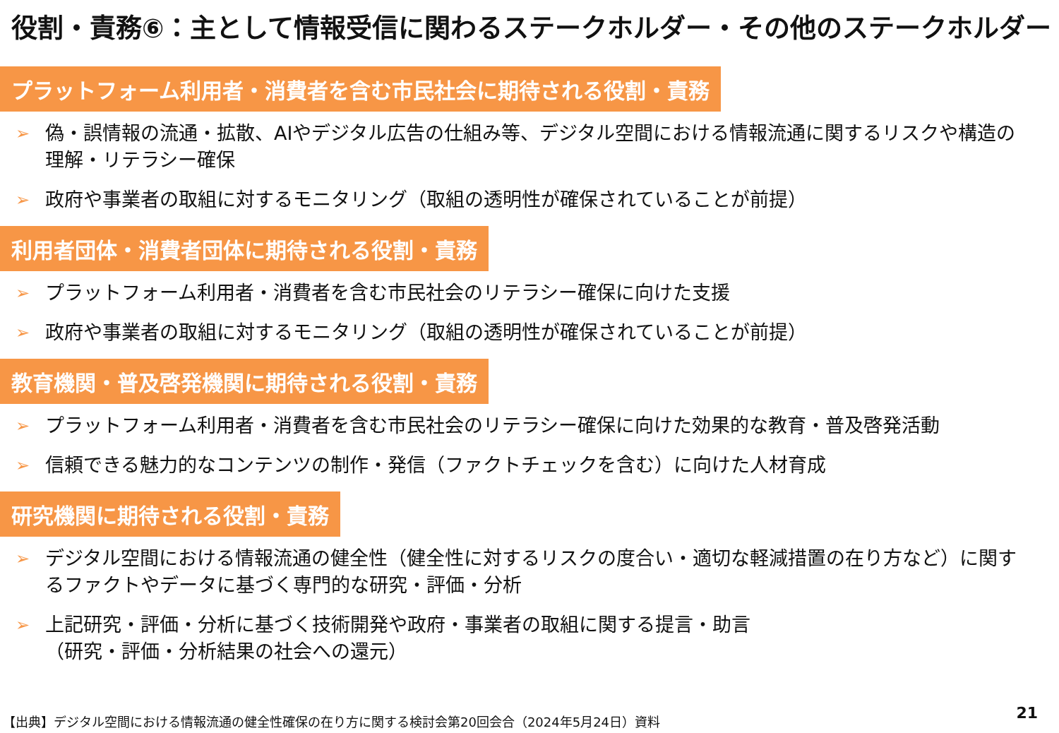役割・責務⑥：主として情報受信に関わるステークホルダー・その他のステークホルダー
プラットフォーム利用者・消費者を含む市民社会に期待される役割・責務
➢ 偽・誤情報の流通・拡散、AIやデジタル広告の仕組み等、デジタル空間における情報流通に関するリスクや構造の理解・リテラシー確保
➢ 政府や事業者の取組に対するモニタリング（取組の透明性が確保されていることが前提）
利用者団体・消費者団体に期待される役割・責務
➢ プラットフォーム利用者・消費者を含む市民社会のリテラシー確保に向けた支援
➢ 政府や事業者の取組に対するモニタリング（取組の透明性が確保されていることが前提）
教育機関・普及啓発機関に期待される役割・責務
➢ プラットフォーム利用者・消費者を含む市民社会のリテラシー確保に向けた効果的な教育・普及啓発活動
➢ 信頼できる魅力的なコンテンツの制作・発信（ファクトチェックを含む）に向けた人材育成
研究機関に期待される役割・責務
➢ デジタル空間における情報流通の健全性（健全性に対するリスクの度合い・適切な軽減措置の在り方など）に関するファクトやデータに基づく専門的な研究・評価・分析
➢ 上記研究・評価・分析に基づく技術開発や政府・事業者の取組に関する提言・助言
（研究・評価・分析結果の社会への還元）
【出典】デジタル空間における情報流通の健全性確保の在り方に関する検討会第20回会合（2024年5月24日）資料
21